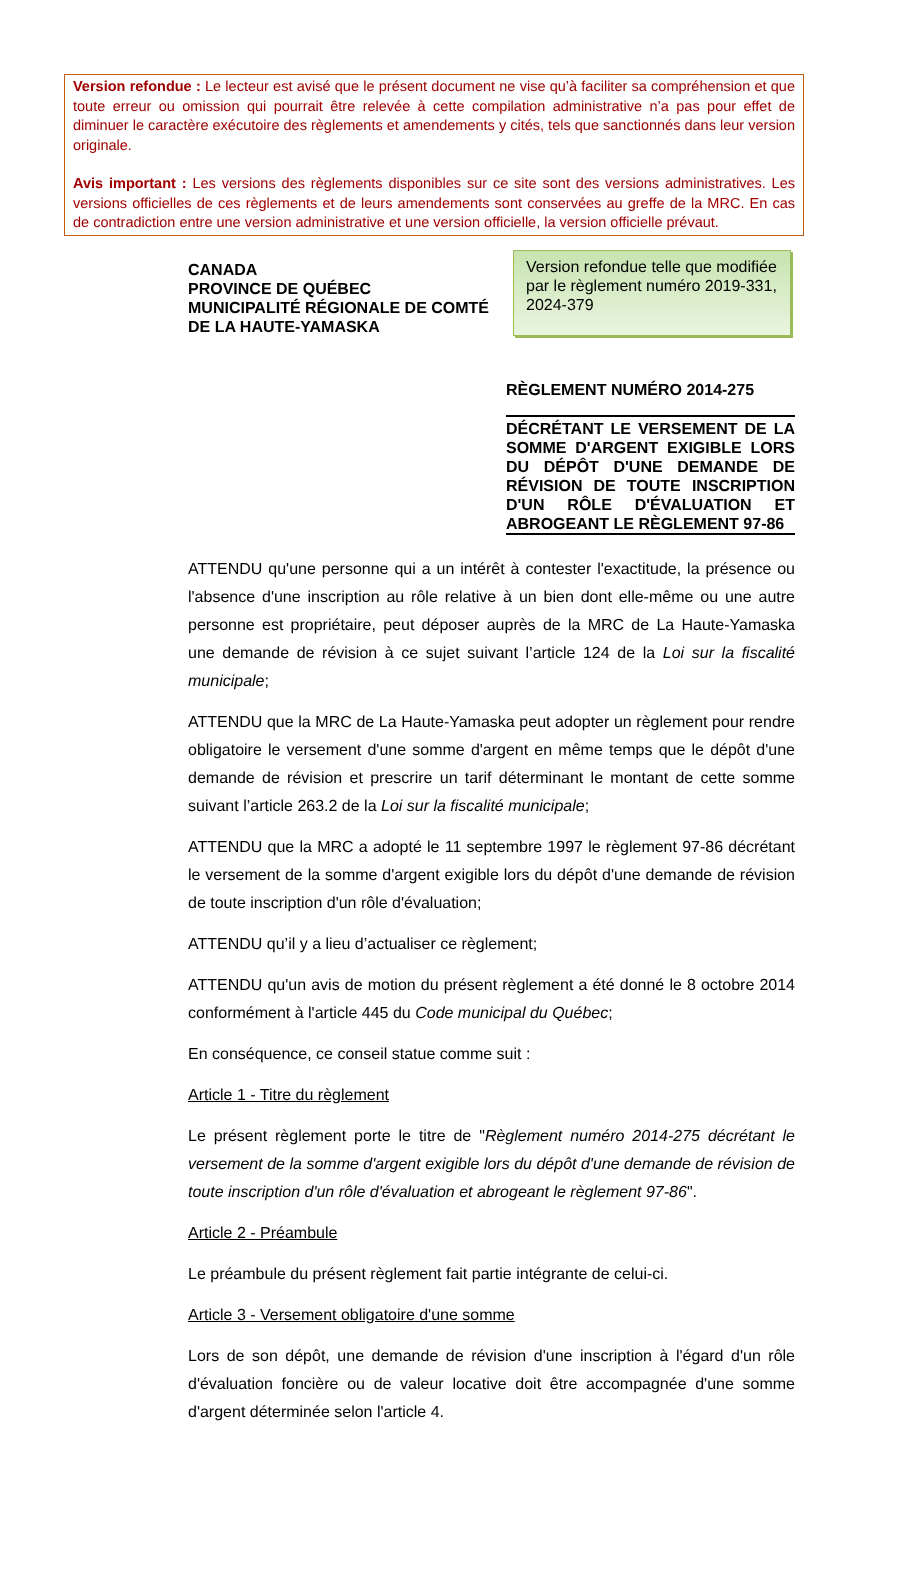Version refondue : Le lecteur est avisé que le présent document ne vise qu’à faciliter sa compréhension et que toute erreur ou omission qui pourrait être relevée à cette compilation administrative n’a pas pour effet de diminuer le caractère exécutoire des règlements et amendements y cités, tels que sanctionnés dans leur version originale.
Avis important : Les versions des règlements disponibles sur ce site sont des versions administratives. Les versions officielles de ces règlements et de leurs amendements sont conservées au greffe de la MRC. En cas de contradiction entre une version administrative et une version officielle, la version officielle prévaut.
CANADA
PROVINCE DE QUÉBEC
MUNICIPALITÉ RÉGIONALE DE COMTÉ DE LA HAUTE-YAMASKA
Version refondue telle que modifiée par le règlement numéro 2019-331, 2024-379
RÈGLEMENT NUMÉRO 2014-275
DÉCRÉTANT LE VERSEMENT DE LA SOMME D'ARGENT EXIGIBLE LORS DU DÉPÔT D'UNE DEMANDE DE RÉVISION DE TOUTE INSCRIPTION D'UN RÔLE D'ÉVALUATION ET ABROGEANT LE RÈGLEMENT 97-86
ATTENDU qu'une personne qui a un intérêt à contester l'exactitude, la présence ou l'absence d'une inscription au rôle relative à un bien dont elle-même ou une autre personne est propriétaire, peut déposer auprès de la MRC de La Haute-Yamaska une demande de révision à ce sujet suivant l’article 124 de la Loi sur la fiscalité municipale;
ATTENDU que la MRC de La Haute-Yamaska peut adopter un règlement pour rendre obligatoire le versement d'une somme d'argent en même temps que le dépôt d'une demande de révision et prescrire un tarif déterminant le montant de cette somme suivant l’article 263.2 de la Loi sur la fiscalité municipale;
ATTENDU que la MRC a adopté le 11 septembre 1997 le règlement 97-86 décrétant le versement de la somme d'argent exigible lors du dépôt d'une demande de révision de toute inscription d'un rôle d'évaluation;
ATTENDU qu’il y a lieu d’actualiser ce règlement;
ATTENDU qu'un avis de motion du présent règlement a été donné le 8 octobre 2014 conformément à l'article 445 du Code municipal du Québec;
En conséquence, ce conseil statue comme suit :
Article 1 - Titre du règlement
Le présent règlement porte le titre de "Règlement numéro 2014-275 décrétant le versement de la somme d'argent exigible lors du dépôt d'une demande de révision de toute inscription d'un rôle d'évaluation et abrogeant le règlement 97-86".
Article 2 - Préambule
Le préambule du présent règlement fait partie intégrante de celui-ci.
Article 3 - Versement obligatoire d'une somme
Lors de son dépôt, une demande de révision d'une inscription à l'égard d'un rôle d'évaluation foncière ou de valeur locative doit être accompagnée d'une somme d'argent déterminée selon l'article 4.